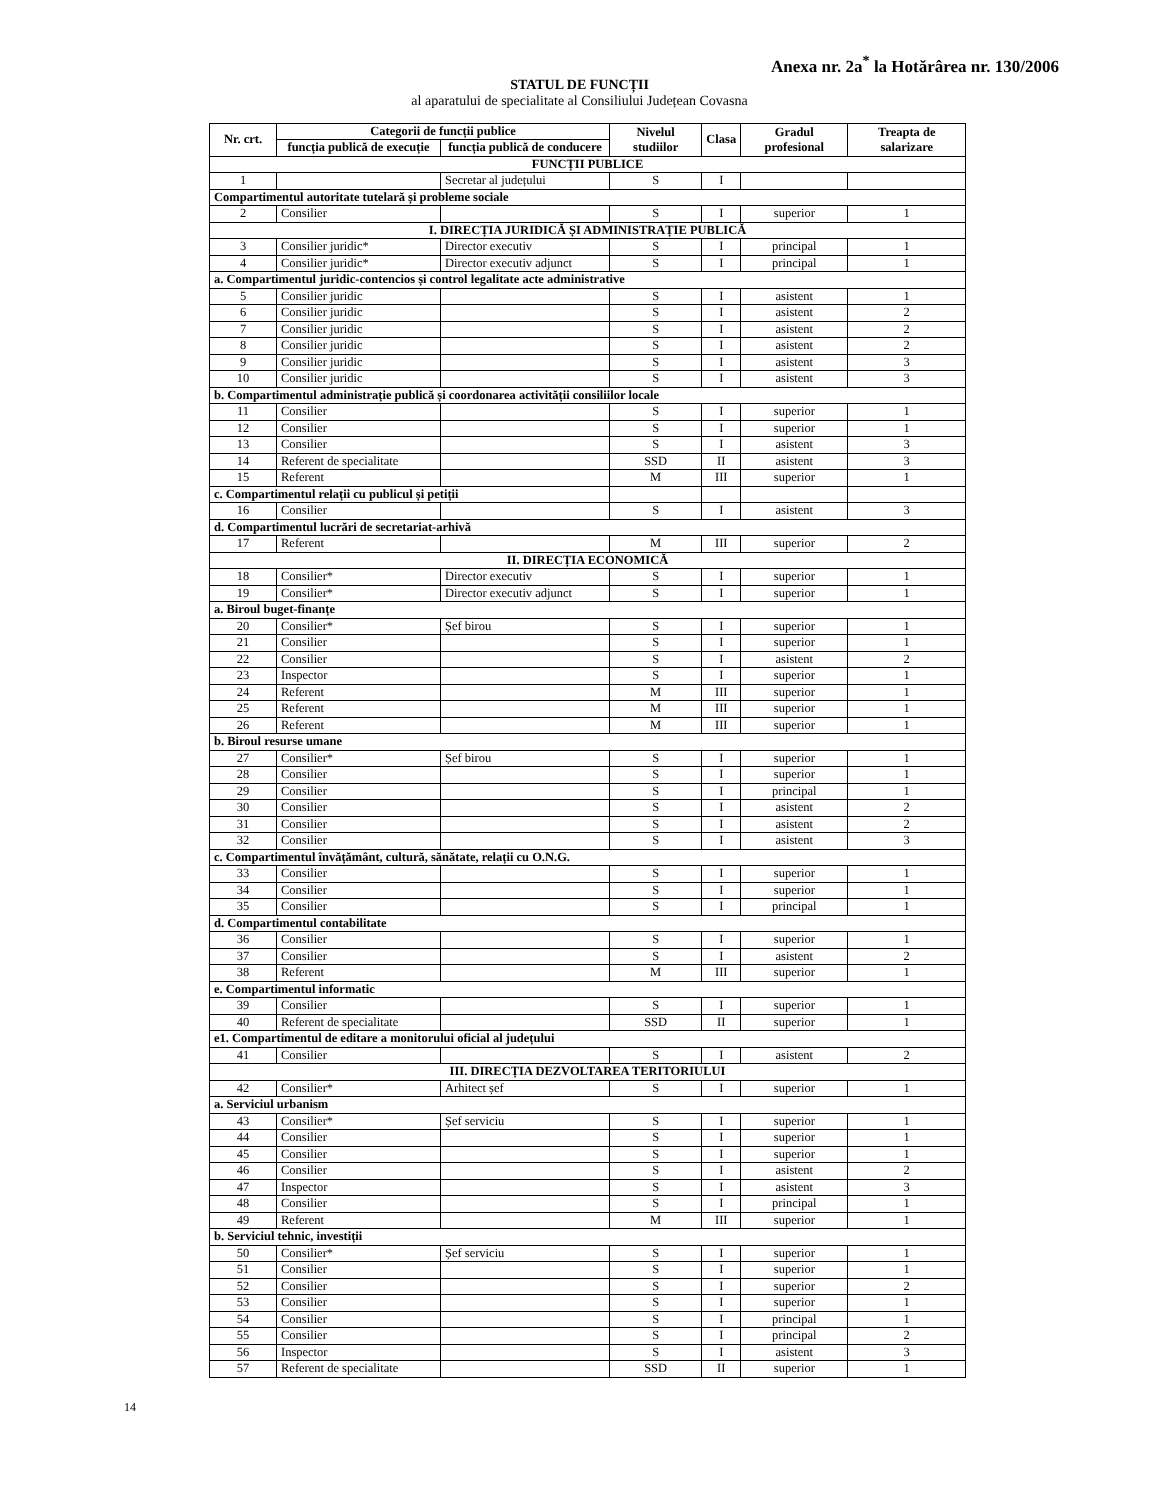Anexa nr. 2a<sup>*</sup> la Hotărârea nr. 130/2006
STATUL DE FUNCȚII
al aparatului de specialitate al Consiliului Județean Covasna
| Nr. crt. | Categorii de funcții publice | | Nivelul studiilor | Clasa | Gradul profesional | Treapta de salarizare |
| --- | --- | --- | --- | --- | --- | --- |
| | funcția publică de execuție | funcția publică de conducere | | | | |
| FUNCȚII PUBLICE | | | | | | |
| 1 | | Secretar al județului | S | I | | |
| Compartimentul autoritate tutelară și probleme sociale | | | | | | |
| 2 | Consilier | | S | I | superior | 1 |
| I. DIRECȚIA JURIDICĂ ȘI ADMINISTRAȚIE PUBLICĂ | | | | | | |
| 3 | Consilier juridic* | Director executiv | S | I | principal | 1 |
| 4 | Consilier juridic* | Director executiv adjunct | S | I | principal | 1 |
| a. Compartimentul juridic-contencios și control legalitate acte administrative | | | | | | |
| 5 | Consilier juridic | | S | I | asistent | 1 |
| 6 | Consilier juridic | | S | I | asistent | 2 |
| 7 | Consilier juridic | | S | I | asistent | 2 |
| 8 | Consilier juridic | | S | I | asistent | 2 |
| 9 | Consilier juridic | | S | I | asistent | 3 |
| 10 | Consilier juridic | | S | I | asistent | 3 |
| b. Compartimentul administrație publică și coordonarea activității consiliilor locale | | | | | | |
| 11 | Consilier | | S | I | superior | 1 |
| 12 | Consilier | | S | I | superior | 1 |
| 13 | Consilier | | S | I | asistent | 3 |
| 14 | Referent de specialitate | | SSD | II | asistent | 3 |
| 15 | Referent | | M | III | superior | 1 |
| c. Compartimentul relații cu publicul și petiții | | | | | | |
| 16 | Consilier | | S | I | asistent | 3 |
| d. Compartimentul lucrări de secretariat-arhivă | | | | | | |
| 17 | Referent | | M | III | superior | 2 |
| II. DIRECȚIA ECONOMICĂ | | | | | | |
| 18 | Consilier* | Director executiv | S | I | superior | 1 |
| 19 | Consilier* | Director executiv adjunct | S | I | superior | 1 |
| a. Biroul buget-finanțe | | | | | | |
| 20 | Consilier* | Șef birou | S | I | superior | 1 |
| 21 | Consilier | | S | I | superior | 1 |
| 22 | Consilier | | S | I | asistent | 2 |
| 23 | Inspector | | S | I | superior | 1 |
| 24 | Referent | | M | III | superior | 1 |
| 25 | Referent | | M | III | superior | 1 |
| 26 | Referent | | M | III | superior | 1 |
| b. Biroul resurse umane | | | | | | |
| 27 | Consilier* | Șef birou | S | I | superior | 1 |
| 28 | Consilier | | S | I | superior | 1 |
| 29 | Consilier | | S | I | principal | 1 |
| 30 | Consilier | | S | I | asistent | 2 |
| 31 | Consilier | | S | I | asistent | 2 |
| 32 | Consilier | | S | I | asistent | 3 |
| c. Compartimentul învățământ, cultură, sănătate, relații cu O.N.G. | | | | | | |
| 33 | Consilier | | S | I | superior | 1 |
| 34 | Consilier | | S | I | superior | 1 |
| 35 | Consilier | | S | I | principal | 1 |
| d. Compartimentul contabilitate | | | | | | |
| 36 | Consilier | | S | I | superior | 1 |
| 37 | Consilier | | S | I | asistent | 2 |
| 38 | Referent | | M | III | superior | 1 |
| e. Compartimentul informatic | | | | | | |
| 39 | Consilier | | S | I | superior | 1 |
| 40 | Referent de specialitate | | SSD | II | superior | 1 |
| e1. Compartimentul de editare a monitorului oficial al județului | | | | | | |
| 41 | Consilier | | S | I | asistent | 2 |
| III. DIRECȚIA DEZVOLTAREA TERITORIULUI | | | | | | |
| 42 | Consilier* | Arhitect șef | S | I | superior | 1 |
| a. Serviciul urbanism | | | | | | |
| 43 | Consilier* | Șef serviciu | S | I | superior | 1 |
| 44 | Consilier | | S | I | superior | 1 |
| 45 | Consilier | | S | I | superior | 1 |
| 46 | Consilier | | S | I | asistent | 2 |
| 47 | Inspector | | S | I | asistent | 3 |
| 48 | Consilier | | S | I | principal | 1 |
| 49 | Referent | | M | III | superior | 1 |
| b. Serviciul tehnic, investiții | | | | | | |
| 50 | Consilier* | Șef serviciu | S | I | superior | 1 |
| 51 | Consilier | | S | I | superior | 1 |
| 52 | Consilier | | S | I | superior | 2 |
| 53 | Consilier | | S | I | superior | 1 |
| 54 | Consilier | | S | I | principal | 1 |
| 55 | Consilier | | S | I | principal | 2 |
| 56 | Inspector | | S | I | asistent | 3 |
| 57 | Referent de specialitate | | SSD | II | superior | 1 |
14